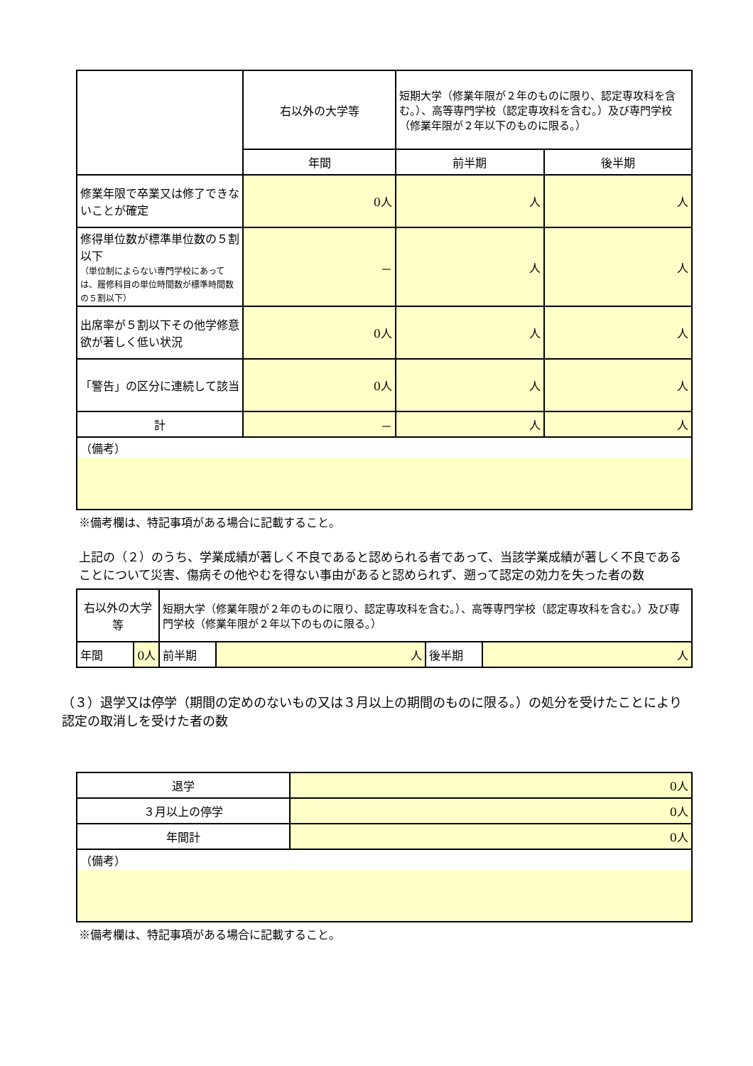| | 右以外の大学等 | 短期大学（修業年限が２年のものに限り、認定専攻科を含む。）、高等専門学校（認定専攻科を含む。）及び専門学校（修業年限が２年以下のものに限る。） | |
| | 年間 | 前半期 | 後半期 |
| 修業年限で卒業又は修了できないことが確定 | 0人 | 人 | 人 |
| 修得単位数が標準単位数の５割以下 （単位制によらない専門学校にあっては、履修科目の単位時間数が標準時間数の５割以下） | － | 人 | 人 |
| 出席率が５割以下その他学修意欲が著しく低い状況 | 0人 | 人 | 人 |
| 「警告」の区分に連続して該当 | 0人 | 人 | 人 |
| 計 | － | 人 | 人 |
| （備考） | | | |
※備考欄は、特記事項がある場合に記載すること。
上記の（２）のうち、学業成績が著しく不良であると認められる者であって、当該学業成績が著しく不良であることについて災害、傷病その他やむを得ない事由があると認められず、遡って認定の効力を失った者の数
| 右以外の大学等 | | 短期大学（修業年限が２年のものに限り、認定専攻科を含む。）、高等専門学校（認定専攻科を含む。）及び専門学校（修業年限が２年以下のものに限る。） | | | |
| 年間 | 0人 | 前半期 | 人 | 後半期 | 人 |
（３）退学又は停学（期間の定めのないもの又は３月以上の期間のものに限る。）の処分を受けたことにより認定の取消しを受けた者の数
| 退学 | 0人 |
| ３月以上の停学 | 0人 |
| 年間計 | 0人 |
| （備考） | |
※備考欄は、特記事項がある場合に記載すること。